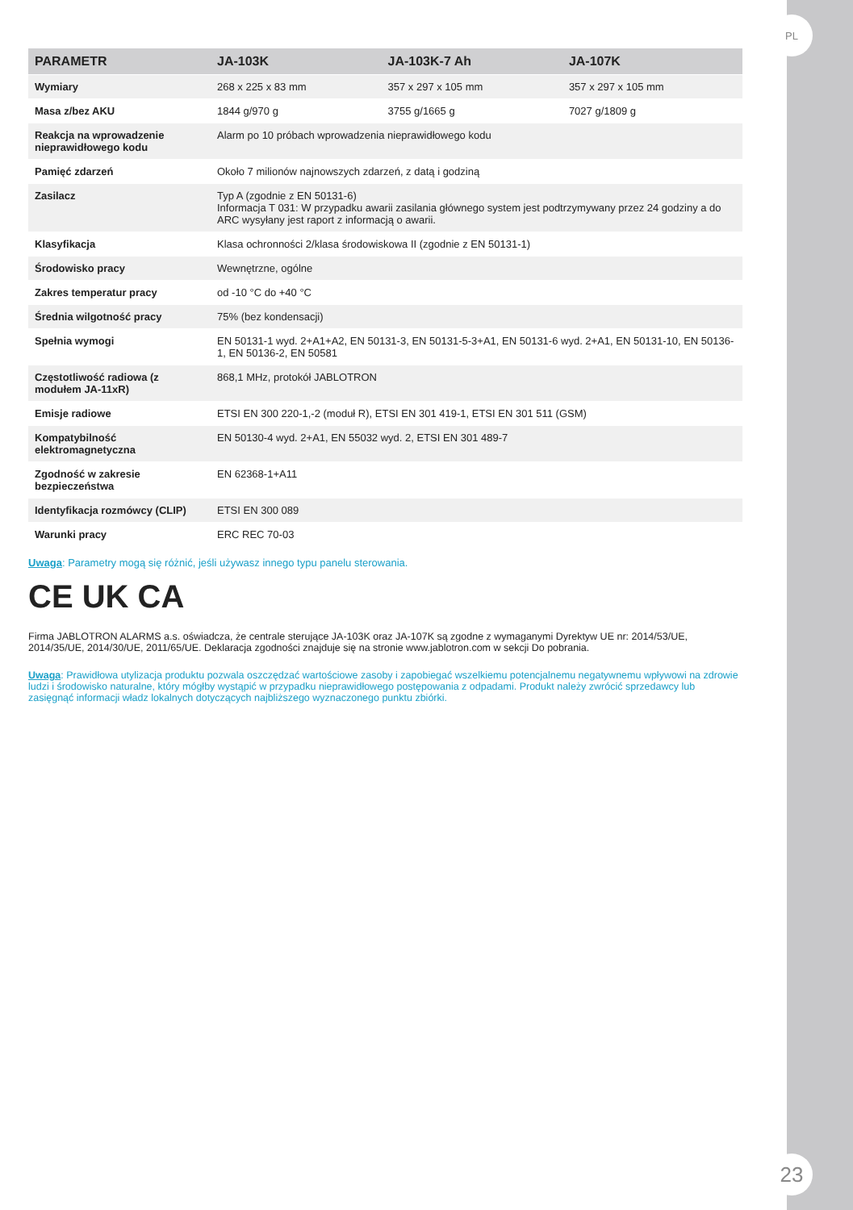| PARAMETR | JA-103K | JA-103K-7 Ah | JA-107K |
| --- | --- | --- | --- |
| Wymiary | 268 x 225 x 83 mm | 357 x 297 x 105 mm | 357 x 297 x 105 mm |
| Masa z/bez AKU | 1844 g/970 g | 3755 g/1665 g | 7027 g/1809 g |
| Reakcja na wprowadzenie nieprawidłowego kodu | Alarm po 10 próbach wprowadzenia nieprawidłowego kodu | | |
| Pamięć zdarzeń | Około 7 milionów najnowszych zdarzeń, z datą i godziną | | |
| Zasilacz | Typ A (zgodnie z EN 50131-6) Informacja T 031: W przypadku awarii zasilania głównego system jest podtrzymywany przez 24 godziny a do ARC wysyłany jest raport z informacją o awarii. | | |
| Klasyfikacja | Klasa ochronności 2/klasa środowiskowa II (zgodnie z EN 50131-1) | | |
| Środowisko pracy | Wewnętrzne, ogólne | | |
| Zakres temperatur pracy | od -10 °C do +40 °C | | |
| Średnia wilgotność pracy | 75% (bez kondensacji) | | |
| Spełnia wymogi | EN 50131-1 wyd. 2+A1+A2, EN 50131-3, EN 50131-5-3+A1, EN 50131-6 wyd. 2+A1, EN 50131-10, EN 50136-1, EN 50136-2, EN 50581 | | |
| Częstotliwość radiowa (z modułem JA-11xR) | 868,1 MHz, protokół JABLOTRON | | |
| Emisje radiowe | ETSI EN 300 220-1,-2 (moduł R), ETSI EN 301 419-1, ETSI EN 301 511 (GSM) | | |
| Kompatybilność elektromagnetyczna | EN 50130-4 wyd. 2+A1, EN 55032 wyd. 2, ETSI EN 301 489-7 | | |
| Zgodność w zakresie bezpieczeństwa | EN 62368-1+A11 | | |
| Identyfikacja rozmówcy (CLIP) | ETSI EN 300 089 | | |
| Warunki pracy | ERC REC 70-03 | | |
Uwaga: Parametry mogą się różnić, jeśli używasz innego typu panelu sterowania.
CE UK CA
Firma JABLOTRON ALARMS a.s. oświadcza, że centrale sterujące JA-103K oraz JA-107K są zgodne z wymaganymi Dyrektyw UE nr: 2014/53/UE, 2014/35/UE, 2014/30/UE, 2011/65/UE. Deklaracja zgodności znajduje się na stronie www.jablotron.com w sekcji Do pobrania.
Uwaga: Prawidłowa utylizacja produktu pozwala oszczędzać wartościowe zasoby i zapobiegać wszelkiemu potencjalnemu negatywnemu wpływowi na zdrowie ludzi i środowisko naturalne, który mógłby wystąpić w przypadku nieprawidłowego postępowania z odpadami. Produkt należy zwrócić sprzedawcy lub zasięgnąć informacji władz lokalnych dotyczących najbliższego wyznaczonego punktu zbiórki.
PL
23